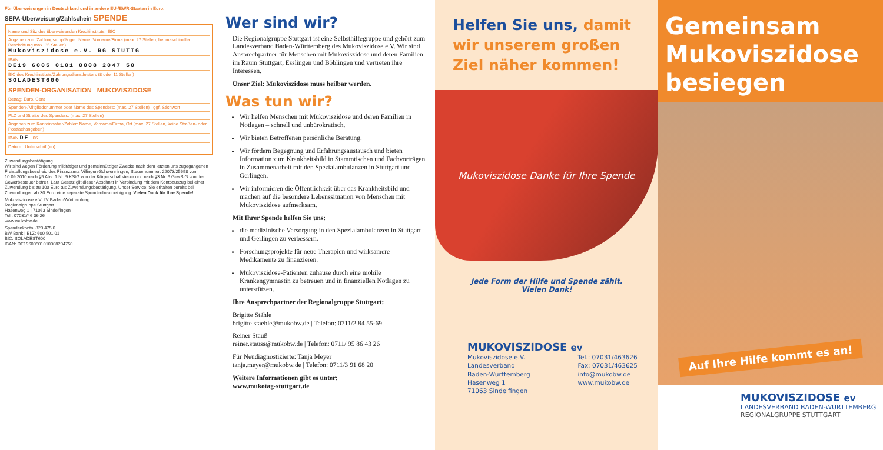Für Überweisungen in Deutschland und in andere EU-/EWR-Staaten in Euro.
SEPA-Überweisung/Zahlschein SPENDE
Name und Sitz des überweisenden Kreditinstituts BIC
Angaben zum Zahlungsempfänger: Name, Vorname/Firma (max. 27 Stellen, bei maschineller Beschriftung max. 35 Stellen)
Mukoviszidose e.V. RG STUTTG
IBAN
DE19 6005 0101 0008 2047 50
BIC des Kreditinstituts/Zahlungsdienstleisters (8 oder 11 Stellen)
SOLADEST600
SPENDEN-ORGANISATION MUKOVISZIDOSE
Betrag: Euro, Cent
Spenden-/Mitgliedsnummer oder Name des Spenders: (max. 27 Stellen) ggf. Stichwort
PLZ und Straße des Spenders: (max. 27 Stellen)
Angaben zum Kontoinhaber/Zahler: Name, Vorname/Firma, Ort (max. 27 Stellen, keine Straßen- oder Postfachangaben)
IBAN DE 06
Datum Unterschrift(en)
Zuwendungsbestätigung
Wir sind wegen Förderung mildtätiger und gemeinnütziger Zwecke nach dem letzten uns zugegangenen Freistellungsbescheid des Finanzamts Villingen-Schwenningen, Steuernummer: 22073/25698 vom 10.09.2010 nach §5 Abs. 1 Nr. 9 KStG von der Körperschaftsteuer und nach §3 Nr. 6 GewStG von der Gewerbesteuer befreit. Laut Gesetz gilt dieser Abschnitt in Verbindung mit dem Kontoauszug bei einer Zuwendung bis zu 100 Euro als Zuwendungsbestätigung. Unser Service: Sie erhalten bereits bei Zuwendungen ab 30 Euro eine separate Spendenbescheinigung. Vielen Dank für Ihre Spende!
Mukoviszidose e.V. LV Baden-Württemberg
Regionalgruppe Stuttgart
Hasenweg 1 | 71063 Sindelfingen
Tel.: 07031/46 36 26
www.mukobw.de
Spendenkonto: 820 475 0
BW Bank | BLZ: 600 501 01
BIC: SOLADEST600
IBAN: DE19600501010008204750
Wer sind wir?
Die Regionalgruppe Stuttgart ist eine Selbsthilfegruppe und gehört zum Landesverband Baden-Württemberg des Mukoviszidose e.V. Wir sind Ansprechpartner für Menschen mit Mukoviszidose und deren Familien im Raum Stuttgart, Esslingen und Böblingen und vertreten ihre Interessen.
Unser Ziel: Mukoviszidose muss heilbar werden.
Was tun wir?
Wir helfen Menschen mit Mukoviszidose und deren Familien in Notlagen – schnell und unbürokratisch.
Wir bieten Betroffenen persönliche Beratung.
Wir fördern Begegnung und Erfahrungsaustausch und bieten Information zum Krankheitsbild in Stammtischen und Fachvorträgen in Zusammenarbeit mit den Spezialambulanzen in Stuttgart und Gerlingen.
Wir informieren die Öffentlichkeit über das Krankheitsbild und machen auf die besondere Lebenssituation von Menschen mit Mukoviszidose aufmerksam.
Mit Ihrer Spende helfen Sie uns:
die medizinische Versorgung in den Spezialambulanzen in Stuttgart und Gerlingen zu verbessern.
Forschungsprojekte für neue Therapien und wirksamere Medikamente zu finanzieren.
Mukoviszidose-Patienten zuhause durch eine mobile Krankengymnastin zu betreuen und in finanziellen Notlagen zu unterstützen.
Ihre Ansprechpartner der Regionalgruppe Stuttgart:
Brigitte Stähle
brigitte.staehle@mukobw.de | Telefon: 0711/2 84 55-69
Reiner Stauß
reiner.stauss@mukobw.de | Telefon: 0711/ 95 86 43 26
Für Neudiagnostizierte: Tanja Meyer
tanja.meyer@mukobw.de | Telefon: 0711/3 91 68 20
Weitere Informationen gibt es unter:
www.mukotag-stuttgart.de
Helfen Sie uns, damit wir unserem großen Ziel näher kommen!
Mukoviszidose Danke für Ihre Spende
Jede Form der Hilfe und Spende zählt.
Vielen Dank!
MUKOVISZIDOSE ev
Mukoviszidose e.V.
Landesverband
Baden-Württemberg
Hasenweg 1
71063 Sindelfingen
Tel.: 07031/463626
Fax: 07031/463625
info@mukobw.de
www.mukobw.de
Gemeinsam
Mukoviszidose
besiegen
Auf Ihre Hilfe kommt es an!
MUKOVISZIDOSE ev
LANDESVERBAND BADEN-WÜRTTEMBERG
REGIONALGRUPPE STUTTGART